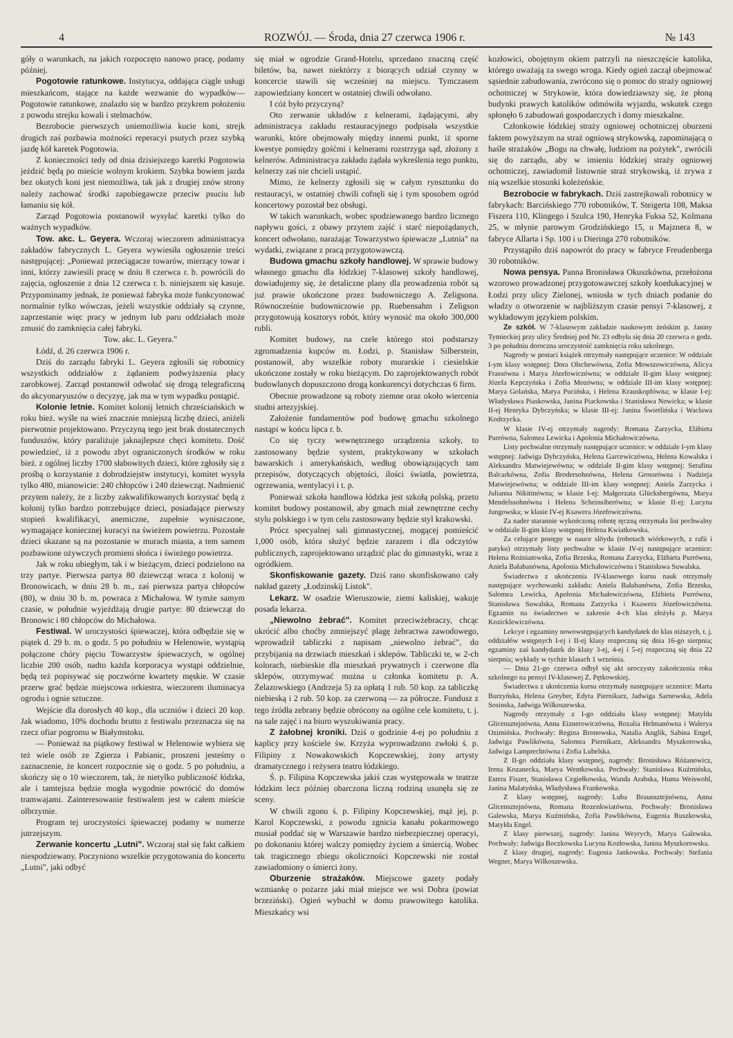4 ROZWÓJ. — Środa, dnia 27 czerwca 1906 r. № 143
góły o warunkach, na jakich rozpoczęto nanowo pracę, podamy później.
Pogotowie ratunkowe. Instytucya, oddająca ciągle usługi mieszkańcom, stające na każde wezwanie do wypadków—Pogotowie ratunkowe, znalazło się w bardzo przykrem położeniu z powodu strejku kowali i stelmachów.
Bezrobocie pierwszych uniemożliwia kucie koni, strejk drugich zaś pozbawia możności reperacyi psutych przez szybką jazdę kół karetek Pogotowia.
Z konieczności tedy od dnia dzisiejszego karetki Pogotowia jeździć będą po mieście wolnym krokiem. Szybka bowiem jazda bez okutych koni jest niemożliwa, tak jak z drugiej znów strony należy zachować środki zapobiegawcze przeciw psuciu lub łamaniu się kół.
Zarząd Pogotowia postanowił wysyłać karetki tylko do ważnych wypadków.
Tow. akc. L. Geyera. Wczoraj wieczorem administracya zakładów fabrycznych L. Geyera wywiesiła ogłoszenie treści następującej: „Ponieważ przeciągacze towarów, mierzący towar i inni, którzy zawiesili pracę w dniu 8 czerwca r. b. powrócili do zajęcia, ogłoszenie z dnia 12 czerwca r. b. niniejszem się kasuje. Przypominamy jednak, że ponieważ fabryka może funkcyonować normalnie tylko wówczas, jeżeli wszystkie oddziały są czynne, zaprzestanie więc pracy w jednym lub paru oddziałach może zmusić do zamknięcia całej fabryki.
Tow. akc. L. Geyera."
Łódź, d. 26 czerwca 1906 r.
Dziś do zarządu fabryki L. Geyera zgłosili się robotnicy wszystkich oddziałów z żądaniem podwyższenia płacy zarobkowej. Zarząd postanowił odwołać się drogą telegraficzną do akcyonaryuszów o decyzyę, jak ma w tym wypadku postąpić.
Kolonie letnie. Komitet kolonij letnich chrześciańskich w roku bież. wyśle na wieś znacznie mniejszą liczbę dzieci, aniżeli pierwotnie projektowano. Przyczyną tego jest brak dostatecznych funduszów, który paraliżuje jaknajlepsze chęci komitetu. Dość powiedzieć, iż z powodu zbyt ograniczonych środków w roku bież. z ogólnej liczby 1700 słabowitych dzieci, które zgłosiły się z prośbą o korzystanie z dobrodziejstw instytucyi, komitet wysyła tylko 480, mianowicie: 240 chłopców i 240 dziewcząt. Nadmienić przytem należy, że z liczby zakwalifikowanych korzystać będą z kolonij tylko bardzo potrzebujące dzieci, posiadające pierwszy stopień kwalifikacyi, anemiczne, zupełnie wyniszczone, wymagające koniecznej kuracyi na świeżem powietrzu. Pozostałe dzieci skazane są na pozostanie w murach miasta, a tem samem pozbawione ożywczych promieni słońca i świeżego powietrza.
Jak w roku ubiegłym, tak i w bieżącym, dzieci podzielono na trzy partye. Pierwsza partya 80 dziewcząt wraca z kolonij w Bronowicach, w dniu 28 b. m., zaś pierwsza partya chłopców (80), w dniu 30 b. m. powraca z Michałowa. W tymże samym czasie, w południe wyjeżdżają drugie partye: 80 dziewcząt do Bronowic i 80 chłopców do Michałowa.
Festiwal. W uroczystości śpiewaczej, która odbędzie się w piątek d. 29 b. m. o godz. 5 po południu w Helenowie, wystąpią połączone chóry pięciu Towarzystw śpiewaczych, w ogólnej liczbie 200 osób, nadto każda korporacya wystąpi oddzielnie, będą też popisywać się poczwórne kwartety męskie. W czasie przerw grać będzie miejscowa orkiestra, wieczorem iluminacya ogrodu i ognie sztuczne.
Wejście dla dorosłych 40 kop., dla uczniów i dzieci 20 kop. Jak wiadomo, 10% dochodu brutto z festiwalu przeznacza się na rzecz ofiar pogromu w Białymstoku.
— Ponieważ na piątkowy festiwal w Helenowie wybiera się też wiele osób ze Zgierza i Pabianic, proszeni jesteśmy o zaznaczenie, że koncert rozpocznie się o godz. 5 po południu, a skończy się o 10 wieczorem, tak, że nietylko publiczność łódzka, ale i tamtejsza będzie mogła wygodnie powrócić do domów tramwajami. Zainteresowanie festiwalem jest w całem mieście olbrzymie.
Program tej uroczystości śpiewaczej podamy w numerze jutrzejszym.
Zerwanie koncertu „Lutni". Wczoraj stał się fakt całkiem niespodziewany. Poczyniono wszelkie przygotowania do koncertu „Lutni", jaki odbyć
się miał w ogrodzie Grand-Hotelu, sprzedano znaczną część biletów, ba, nawet niektórzy z biorących udział czynny w koncercie stawili się wcześniej na miejscu. Tymczasem zapowiedziany koncert w ostatniej chwili odwołano.
I cóż było przyczyną?
Oto zerwanie układów z kelnerami, żądającymi, aby administracya zakładu restauracyjnego podpisała wszystkie warunki, które obejmowały między innemi punkt, iż sporne kwestye pomiędzy gośćmi i kelnerami rozstrzyga sąd, złożony z kelnerów. Administracya zakładu żądała wykreślenia tego punktu, kelnerzy zaś nie chcieli ustąpić.
Mimo, że kelnerzy zgłosili się w całym rynsztunku do restauracyi, w ostatniej chwili cofnęli się i tym sposobem ogród koncertowy pozostał bez obsługi.
W takich warunkach, wobec spodziewanego bardzo licznego napływu gości, z obawy przytem zajść i starć niepożądanych, koncert odwołano, narażając Towarzystwo śpiewacze „Lutnia" na wydatki, związane z pracą przygotowawczą.
Budowa gmachu szkoły handlowej. W sprawie budowy własnego gmachu dla łódzkiej 7-klasowej szkoły handlowej, dowiadujemy się, że detaliczne plany dla prowadzenia robót są już prawie ukończone przez budowniczego A. Zeligsona. Równocześnie budowniczowie pp. Ruebensahm i Zeligson przygotowują kosztorys robót, który wynosić ma około 300,000 rubli.
Komitet budowy, na czele którego stoi podstarszy zgromadzenia kupców m. Łodzi, p. Stanisław Silberstein, postanowił, aby wszelkie roboty murarskie i ciesielskie ukończone zostały w roku bieżącym. Do zaprojektowanych robót budowlanych dopuszczono drogą konkurencyi dotychczas 6 firm.
Obecnie prowadzone są roboty ziemne oraz około wiercenia studni artezyjskiej.
Założenie fundamentów pod budowę gmachu szkolnego nastąpi w końcu lipca r. b.
Co się tyczy wewnętrznego urządzenia szkoły, to zastosowany będzie system, praktykowany w szkołach bawarskich i amerykańskich, według obowiązujących tam przepisów, dotyczących objętości, ilości światła, powietrza, ogrzewania, wentylacyi i t. p.
Ponieważ szkoła handlowa łódzka jest szkołą polską, przeto komitet budowy postanowił, aby gmach miał zewnętrzne cechy stylu polskiego i w tym celu zastosowany będzie styl krakowski.
Prócz specyalnej sali gimnastycznej, mogącej pomieścić 1,000 osób, która służyć będzie zarazem i dla odczytów publicznych, zaprojektowano urządzić plac do gimnastyki, wraz z ogródkiem.
Skonfiskowanie gazety. Dziś rano skonfiskowano cały nakład gazety „Łodzinskij Listok".
Lekarz. W osadzie Wieruszowie, ziemi kaliskiej, wakuje posada lekarza.
„Niewolno żebrać". Komitet przeciwżebraczy, chcąc ukrócić albo choćby zmniejszyć plagę żebractwa zawodowego, wprowadził tabliczki z napisam „niewolno żebrać", do przybijania na drzwiach mieszkań i sklepów. Tabliczki te, w 2-ch kolorach, niebieskie dla mieszkań prywatnych i czerwone dla sklepów, otrzymywać można u członka komitetu p. A. Żelazowskiego (Andrzeja 5) za opłatą 1 rub. 50 kop. za tabliczkę niebieską i 2 rub. 50 kop. za czerwoną — za półrocze. Fundusz z tego źródła zebrany będzie obrócony na ogólne cele komitetu, t. j. na sale zajęć i na biuro wyszukiwania pracy.
Z żałobnej kroniki. Dziś o godzinie 4-ej po południu z kaplicy przy kościele św. Krzyża wyprowadzono zwłoki ś. p. Filipiny z Nowakowskich Kopczewskiej, żony artysty dramatycznego i reżysera teatru łódzkiego.
Ś. p. Filipina Kopczewska jakiś czas występowała w teatrze łódzkim lecz później obarczona liczną rodziną usunęła się ze sceny.
W chwili zgonu ś. p. Filipiny Kopczewskiej, mąż jej, p. Karol Kopczewski, z powodu zgnicia kanału pokarmowego musiał poddać się w Warszawie bardzo niebezpiecznej operacyi, po dokonaniu której walczy pomiędzy życiem a śmiercią. Wobec tak tragicznego zbiegu okoliczności Kopczewski nie został zawiadomiony o śmierci żony.
Oburzenie strażaków. Miejscowe gazety podały wzmiankę o pożarze jaki miał miejsce we wsi Dobra (powiat brzeziński). Ogień wybuchł w domu prawowitego katolika. Mieszkańcy wsi
kozłowici, obojętnym okiem patrzyli na nieszczęście katolika, którego uważają za swego wroga. Kiedy ogień zaczął obejmować sąsiednie zabudowania, zwrócono się o pomoc do straży ogniowej ochotniczej w Strykowie, która dowiedziawszy się, że płoną budynki prawych katolików odmówiła wyjazdu, wskutek czego spłonęło 6 zabudowań gospodarczych i domy mieszkalne.
Członkowie łódzkiej straży ogniowej ochotniczej oburzeni faktem powyższym na straż ogniową strykowską, zapominającą o haśle strażaków „Bogu na chwałę, ludziom na pożytek", zwrócili się do zarządu, aby w imieniu łódzkiej straży ogniowej ochotniczej, zawiadomił listownie straż strykowską, iż zrywa z nią wszelkie stosunki koleżeńskie.
Bezrobocie w fabrykach. Dziś zastrejkowali robotnicy w fabrykach: Barcińskiego 770 robotników, T. Steigerta 108, Maksa Fiszera 110, Klingego i Szulca 190, Henryka Fuksa 52, Kolmana 25, w młynie parowym Grodzińskiego 15, u Majznera 8, w fabryce Allarta i Sp. 100 i u Dieringa 270 robotników.
Przystąpiło dziś napowrót do pracy w fabryce Freudenberga 30 robotników.
Nowa pensya. Panna Bronisława Okuszkówna, przełożona wzorowo prowadzonej przygotowawczej szkoły koedukacyjnej w Łodzi przy ulicy Zielonej, wniosła w tych dniach podanie do władzy o otworzenie w najbliższym czasie pensyi 7-klasowej, z wykładowym językiem polskim.
Ze szkół. W 7-klasowym zakładzie naukowym żeńskim p. Janiny Tymieckiej przy ulicy Średniej pod Nr. 23 odbyła się dnia 20 czerwca o godz. 3 po południu doroczna uroczystość zamknięcia roku szkolnego.
Nagrody w postaci książek otrzymały następujące uczenice: W oddziale I-ym klasy wstępnej: Dora Olschewówna, Zofia Mowszowiczówna, Alicya Frassówna i Marya Józefowiczówna; w oddziale II-gim klasy wstępnej: Józefa Kepczyńska i Zofia Mozówna; w oddziale III-im klasy wstępnej: Marya Golańska, Marya Pucińska, i Helena Krauskopfówna; w klasie I-ej: Władysława Piaskowska, Janina Piackowska i Stanisława Nowicka; w klasie II-ej Henryka Dybczyńska; w klasie III-ej: Janina Świetlińska i Wacława Kodrzycka.
W klasie IV-ej otrzymały nagrody: Romana Zarzycka, Elżbieta Purrówna, Salomea Lewicka i Apolonia Michałowiczówna.
Listy pochwalne otrzymały następujące uczenice: w oddziale I-ym klasy wstępnej: Jadwiga Dybczyńska, Helena Garcewiczówna, Helena Kowalska i Aleksandra Matwiejewówna; w oddziale II-gim klasy wstępnej: Serafina Balcarkówna, Zofia Brodersohnówna, Helena Grossrówna i Nadzieja Matwiejewówna; w oddziale III-im klasy wstępnej: Aniela Zarzycka i Julianna Nikitinówna; w klasie I-ej: Małgorzata Glücksbergówna, Marya Mendelssohnówna i Helena Scheinsiberówna; w klasie II-ej: Lucyna Jungowska; w klasie IV-ej Ksawera Józefowiczówna.
Za nader starannie wykończoną robotę ręczną otrzymała list pochwalny w oddziale II-gim klasy wstępnej Helena Kwiatkowska.
Za celujące postępy w nauce slöydu (robotach wiórkowych, z rafii i patyku) otrzymały listy pochwalne w klasie IV-ej następujące uczenice: Helena Rożniatowska, Zofia Brzeska, Romana Zarzycka, Elżbieta Purrówna, Aniela Bałabanówna, Apolonia Michałowiczówna i Stanisława Suwalska.
Świadectwa z ukończenia IV-klasowego kursu nauk otrzymały następujące wychowanki zakładu: Aniela Bałabanówna, Zofia Brzeska, Salomea Lewicka, Apolonia Michałowiczówna, Elżbieta Purrówna, Stanisława Suwalska, Romana Zarzycka i Ksawera Józefowiczówna. Egzamin na świadectwo w zakresie 4-ch klas złożyła p. Marya Kozicklewiczówna.
Lekcye i egzaminy nowowstępujących kandydatek do klas niższych, t. j. oddziałów wstępnych I-ej i II-ej klasy rozpoczną się dnia 16-go sierpnia; egzaminy zaś kandydatek do klasy 3-ej, 4-ej i 5-ej rozpoczną się dnia 22 sierpnia; wykłady w tychże klasach 1 września.
— Dnia 21-go czerwca odbył się akt uroczysty zakończenia roku szkolnego na pensyi IV-klasowej Z. Pętkowskiej.
Świadectwa z ukończenia kursu otrzymały następujące uczenice: Marta Burzyńska, Helena Greyber, Edyta Piernikarz, Jadwiga Sarnowska, Adela Sosinska, Jadwiga Wilkoszewska.
Nagrody otrzymały z I-go oddziału klasy wstępnej: Matylda Glicensztejnówna, Anna Eiznerowiczówna, Rozalia Helmanówna i Walerya Ozimińska. Pochwały: Regina Bronowska, Natalia Anglik, Sabina Engel, Jadwiga Pawlikówna, Salomea Piernikarz, Aleksandra Myszkorowska, Jadwiga Lamprechtówna i Zofia Lubelska.
Z II-go oddziału klasy wstępnej, nagrody: Bronisława Różanowicz, Irena Kozanecka, Marya Wentkowska. Pochwały: Stanisława Kuźmińska, Estera Fiszer, Stanisława Cegiełkowska, Wanda Arabska, Huma Weiswohl, Janina Malatyńska, Władysława Frankowska.
Z klasy wstępnej, nagrody: Luba Braunsztejnówna, Anna Glicensztejnówna, Romana Rozenkwiatówna. Pochwały: Bronisława Galewska, Marya Kuźmińska, Zofia Pawlikówna, Eugenia Ruszkowska, Matylda Engel.
Z klasy pierwszej, nagrody: Janina Weyrych, Marya Galewska. Pochwały: Jadwiga Boczkowska Lucyna Kozłowska, Janina Myszkorowska.
Z klasy drugiej, nagrody: Eugenia Jankowska. Pochwały: Stefania Wegner, Marya Wilkoszewska.